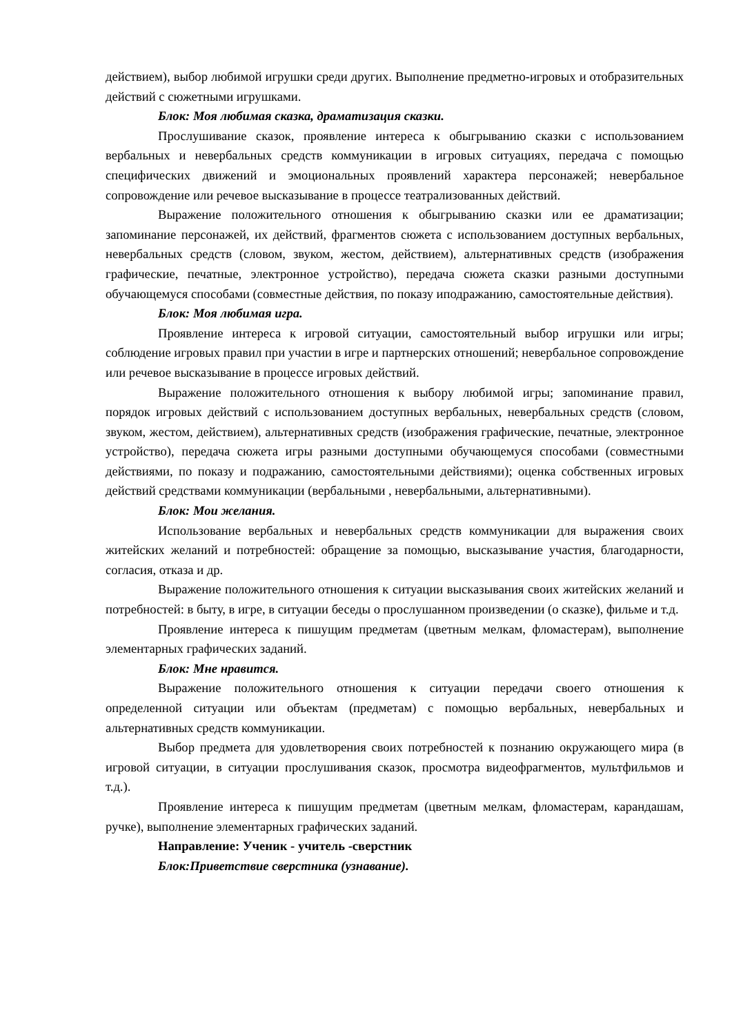действием), выбор любимой игрушки среди других. Выполнение предметно-игровых и отобразительных действий с сюжетными игрушками.
Блок: Моя любимая сказка, драматизация сказки.
Прослушивание сказок, проявление интереса к обыгрыванию сказки с использованием вербальных и невербальных средств коммуникации в игровых ситуациях, передача с помощью специфических движений и эмоциональных проявлений характера персонажей; невербальное сопровождение или речевое высказывание в процессе театрализованных действий.
Выражение положительного отношения к обыгрыванию сказки или ее драматизации; запоминание персонажей, их действий, фрагментов сюжета с использованием доступных вербальных, невербальных средств (словом, звуком, жестом, действием), альтернативных средств (изображения графические, печатные, электронное устройство), передача сюжета сказки разными доступными обучающемуся способами (совместные действия, по показу иподражанию, самостоятельные действия).
Блок: Моя любимая игра.
Проявление интереса к игровой ситуации, самостоятельный выбор игрушки или игры; соблюдение игровых правил при участии в игре и партнерских отношений; невербальное сопровождение или речевое высказывание в процессе игровых действий.
Выражение положительного отношения к выбору любимой игры; запоминание правил, порядок игровых действий с использованием доступных вербальных, невербальных средств (словом, звуком, жестом, действием), альтернативных средств (изображения графические, печатные, электронное устройство), передача сюжета игры разными доступными обучающемуся способами (совместными действиями, по показу и подражанию, самостоятельными действиями); оценка собственных игровых действий средствами коммуникации (вербальными , невербальными, альтернативными).
Блок: Мои желания.
Использование вербальных и невербальных средств коммуникации для выражения своих житейских желаний и потребностей: обращение за помощью, высказывание участия, благодарности, согласия, отказа и др.
Выражение положительного отношения к ситуации высказывания своих житейских желаний и потребностей: в быту, в игре, в ситуации беседы о прослушанном произведении (о сказке), фильме и т.д.
Проявление интереса к пишущим предметам (цветным мелкам, фломастерам), выполнение элементарных графических заданий.
Блок: Мне нравится.
Выражение положительного отношения к ситуации передачи своего отношения к определенной ситуации или объектам (предметам) с помощью вербальных, невербальных и альтернативных средств коммуникации.
Выбор предмета для удовлетворения своих потребностей к познанию окружающего мира (в игровой ситуации, в ситуации прослушивания сказок, просмотра видеофрагментов, мультфильмов и т.д.).
Проявление интереса к пишущим предметам (цветным мелкам, фломастерам, карандашам, ручке), выполнение элементарных графических заданий.
Направление: Ученик - учитель -сверстник
Блок:Приветствие сверстника (узнавание).